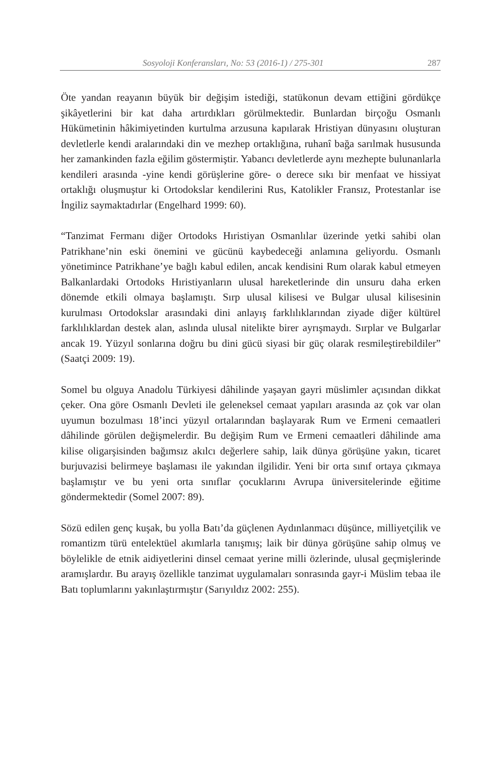Sosyoloji Konferansları, No: 53 (2016-1) / 275-301 287
Öte yandan reayanın büyük bir değişim istediği, statükonun devam ettiğini gördükçe şikâyetlerini bir kat daha artırdıkları görülmektedir. Bunlardan birçoğu Osmanlı Hükümetinin hâkimiyetinden kurtulma arzusuna kapılarak Hristiyan dünyasını oluşturan devletlerle kendi aralarındaki din ve mezhep ortaklığına, ruhanî bağa sarılmak hususunda her zamankinden fazla eğilim göstermiştir. Yabancı devletlerde aynı mezhepte bulunanlarla kendileri arasında -yine kendi görüşlerine göre- o derece sıkı bir menfaat ve hissiyat ortaklığı oluşmuştur ki Ortodokslar kendilerini Rus, Katolikler Fransız, Protestanlar ise İngiliz saymaktadırlar (Engelhard 1999: 60).
“Tanzimat Fermanı diğer Ortodoks Hıristiyan Osmanlılar üzerinde yetki sahibi olan Patrikhane’nin eski önemini ve gücünü kaybedeceği anlamına geliyordu. Osmanlı yönetimince Patrikhane’ye bağlı kabul edilen, ancak kendisini Rum olarak kabul etmeyen Balkanlardaki Ortodoks Hıristiyanların ulusal hareketlerinde din unsuru daha erken dönemde etkili olmaya başlamıştı. Sırp ulusal kilisesi ve Bulgar ulusal kilisesinin kurulması Ortodokslar arasındaki dini anlayış farklılıklarından ziyade diğer kültürel farklılıklardan destek alan, aslında ulusal nitelikte birer ayrışmaydı. Sırplar ve Bulgarlar ancak 19. Yüzyıl sonlarına doğru bu dini gücü siyasi bir güç olarak resmileştirebildiler” (Saatçi 2009: 19).
Somel bu olguya Anadolu Türkiyesi dâhilinde yaşayan gayri müslimler açısından dikkat çeker. Ona göre Osmanlı Devleti ile geleneksel cemaat yapıları arasında az çok var olan uyumun bozulması 18’inci yüzyıl ortalarından başlayarak Rum ve Ermeni cemaatleri dâhilinde görülen değişmelerdir. Bu değişim Rum ve Ermeni cemaatleri dâhilinde ama kilise oligarşisinden bağımsız akılcı değerlere sahip, laik dünya görüşüne yakın, ticaret burjuvazisi belirmeye başlaması ile yakından ilgilidir. Yeni bir orta sınıf ortaya çıkmaya başlamıştır ve bu yeni orta sınıflar çocuklarını Avrupa üniversitelerinde eğitime göndermektedir (Somel 2007: 89).
Sözü edilen genç kuşak, bu yolla Batı’da güçlenen Aydınlanmacı düşünce, milliyetçilik ve romantizm türü entelektüel akımlarla tanışmış; laik bir dünya görüşüne sahip olmuş ve böylelikle de etnik aidiyetlerini dinsel cemaat yerine milli özlerinde, ulusal geçmişlerinde aramışlardır. Bu arayış özellikle tanzimat uygulamaları sonrasında gayr-i Müslim tebaa ile Batı toplumlarını yakınlaştırmıştır (Sarıyıldız 2002: 255).